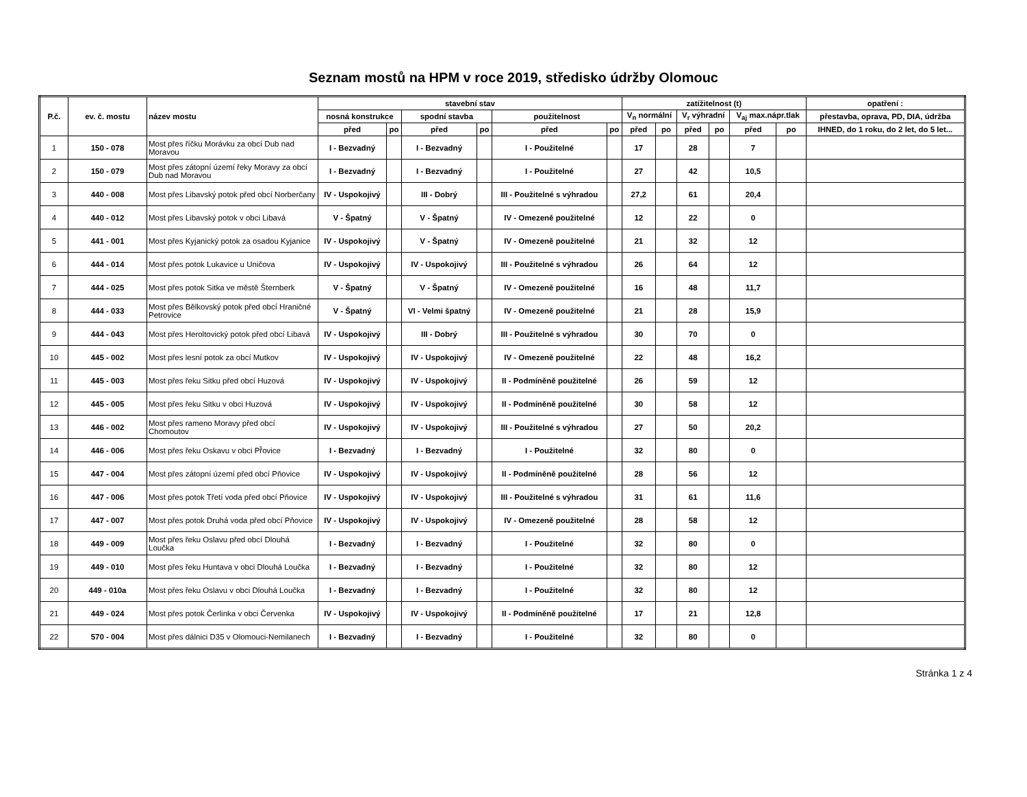Seznam mostů na HPM v roce 2019, středisko údržby Olomouc
| P.č. | ev. č. mostu | název mostu | stavební stav | | | | | | zatížitelnost (t) | | | | | | opatření : |
| --- | --- | --- | --- | --- | --- | --- | --- | --- | --- | --- | --- | --- | --- | --- | --- |
| | | | nosná konstrukce | | spodní stavba | | použitelnost | | V<sub>n</sub> normální | | V<sub>r</sub> výhradní | | V<sub>aj</sub> max.nápr.tlak | | přestavba, oprava, PD, DIA, údržba |
| | | | před | po | před | po | před | po | před | po | před | po | před | po | IHNED, do 1 roku, do 2 let, do 5 let... |
| 1 | 150 - 078 | Most přes říčku Morávku za obcí Dub nad Moravou | I - Bezvadný | | I - Bezvadný | | I - Použitelné | | 17 | | 28 | | 7 | | |
| 2 | 150 - 079 | Most přes zátopní území řeky Moravy za obcí Dub nad Moravou | I - Bezvadný | | I - Bezvadný | | I - Použitelné | | 27 | | 42 | | 10,5 | | |
| 3 | 440 - 008 | Most přes Libavský potok před obcí Norberčany | IV - Uspokojivý | | III - Dobrý | | III - Použitelné s výhradou | | 27,2 | | 61 | | 20,4 | | |
| 4 | 440 - 012 | Most přes Libavský potok v obci Libavá | V - Špatný | | V - Špatný | | IV - Omezeně použitelné | | 12 | | 22 | | 0 | | |
| 5 | 441 - 001 | Most přes Kyjanický potok za osadou Kyjanice | IV - Uspokojivý | | V - Špatný | | IV - Omezeně použitelné | | 21 | | 32 | | 12 | | |
| 6 | 444 - 014 | Most přes potok Lukavice u Uničova | IV - Uspokojivý | | IV - Uspokojivý | | III - Použitelné s výhradou | | 26 | | 64 | | 12 | | |
| 7 | 444 - 025 | Most přes potok Sitka ve městě Šternberk | V - Špatný | | V - Špatný | | IV - Omezeně použitelné | | 16 | | 48 | | 11,7 | | |
| 8 | 444 - 033 | Most přes Bělkovský potok před obcí Hraničné Petrovice | V - Špatný | | VI - Velmi špatný | | IV - Omezeně použitelné | | 21 | | 28 | | 15,9 | | |
| 9 | 444 - 043 | Most přes Heroltovický potok před obcí Libavá | IV - Uspokojivý | | III - Dobrý | | III - Použitelné s výhradou | | 30 | | 70 | | 0 | | |
| 10 | 445 - 002 | Most přes lesní potok za obcí Mutkov | IV - Uspokojivý | | IV - Uspokojivý | | IV - Omezeně použitelné | | 22 | | 48 | | 16,2 | | |
| 11 | 445 - 003 | Most přes řeku Sitku před obcí Huzová | IV - Uspokojivý | | IV - Uspokojivý | | II - Podmíněně použitelné | | 26 | | 59 | | 12 | | |
| 12 | 445 - 005 | Most přes řeku Sitku v obci Huzová | IV - Uspokojivý | | IV - Uspokojivý | | II - Podmíněně použitelné | | 30 | | 58 | | 12 | | |
| 13 | 446 - 002 | Most přes rameno Moravy před obcí Chomoutov | IV - Uspokojivý | | IV - Uspokojivý | | III - Použitelné s výhradou | | 27 | | 50 | | 20,2 | | |
| 14 | 446 - 006 | Most přes řeku Oskavu v obci Př̌ovice | I - Bezvadný | | I - Bezvadný | | I - Použitelné | | 32 | | 80 | | 0 | | |
| 15 | 447 - 004 | Most přes zátopní území před obcí Pňovice | IV - Uspokojivý | | IV - Uspokojivý | | II - Podmíněně použitelné | | 28 | | 56 | | 12 | | |
| 16 | 447 - 006 | Most přes potok Třetí voda před obcí Pňovice | IV - Uspokojivý | | IV - Uspokojivý | | III - Použitelné s výhradou | | 31 | | 61 | | 11,6 | | |
| 17 | 447 - 007 | Most přes potok Druhá voda před obcí Pňovice | IV - Uspokojivý | | IV - Uspokojivý | | IV - Omezeně použitelné | | 28 | | 58 | | 12 | | |
| 18 | 449 - 009 | Most přes řeku Oslavu před obcí Dlouhá Loučka | I - Bezvadný | | I - Bezvadný | | I - Použitelné | | 32 | | 80 | | 0 | | |
| 19 | 449 - 010 | Most přes řeku Huntava v obci Dlouhá Loučka | I - Bezvadný | | I - Bezvadný | | I - Použitelné | | 32 | | 80 | | 12 | | |
| 20 | 449 - 010a | Most přes řeku Oslavu v obci Dlouhá Loučka | I - Bezvadný | | I - Bezvadný | | I - Použitelné | | 32 | | 80 | | 12 | | |
| 21 | 449 - 024 | Most přes potok Čerlinka v obci Červenka | IV - Uspokojivý | | IV - Uspokojivý | | II - Podmíněně použitelné | | 17 | | 21 | | 12,8 | | |
| 22 | 570 - 004 | Most přes dálnici D35 v Olomouci-Nemilanech | I - Bezvadný | | I - Bezvadný | | I - Použitelné | | 32 | | 80 | | 0 | | |
Stránka 1 z 4